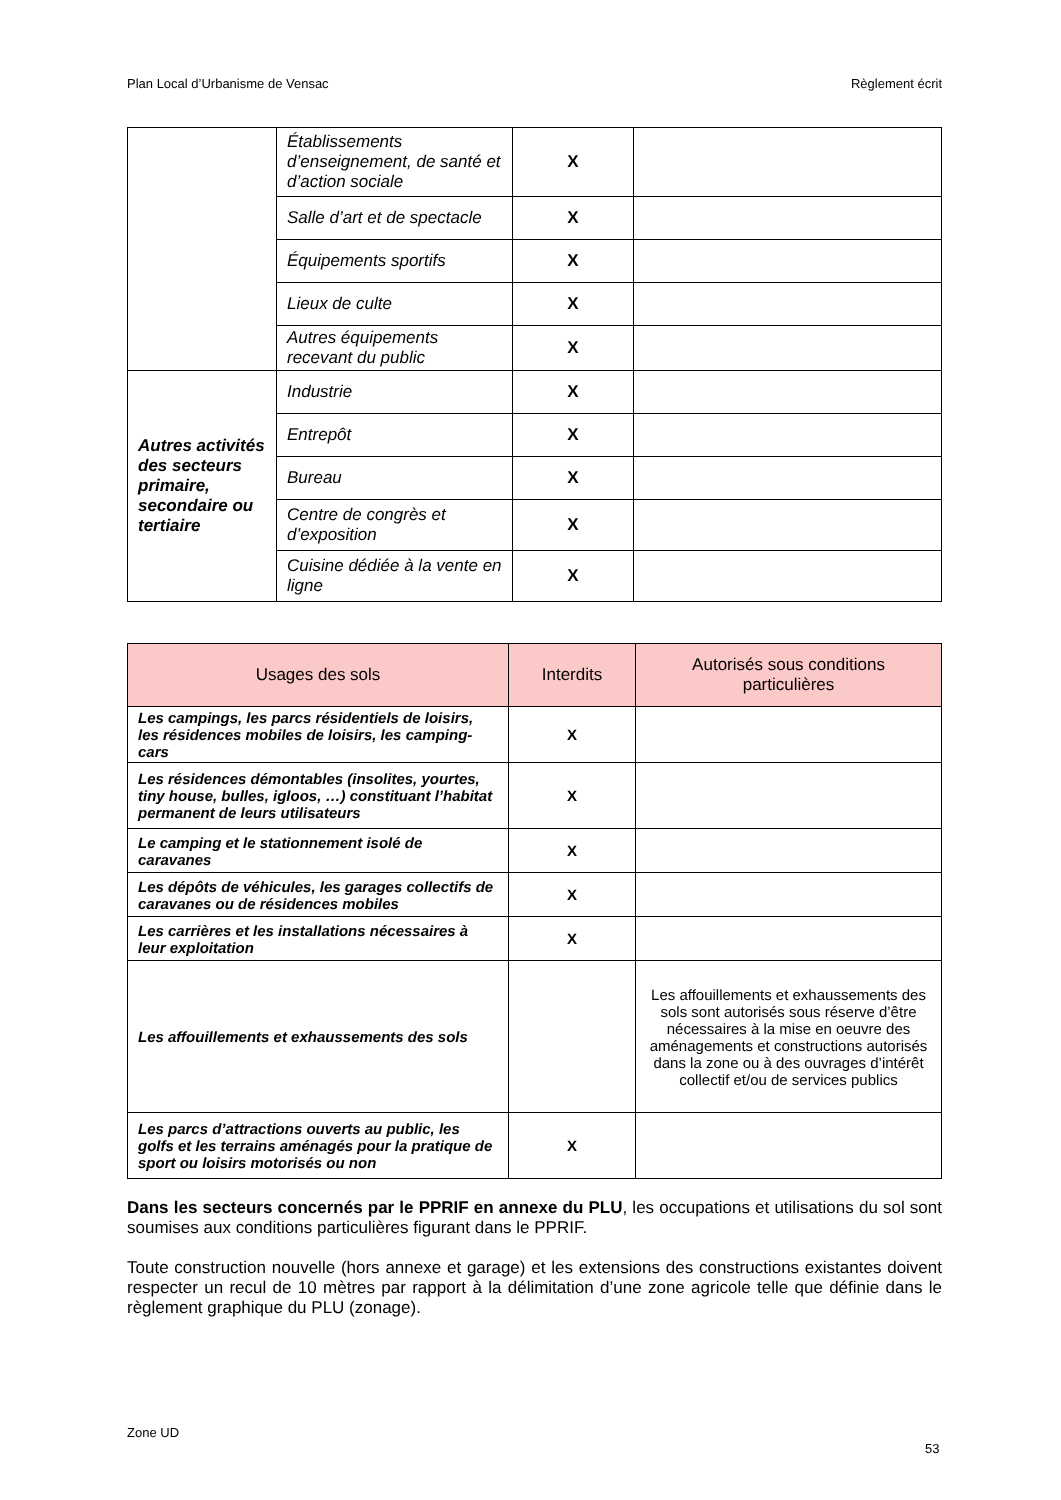Plan Local d’Urbanisme de Vensac Règlement écrit
| | Établissements d’enseignement, de santé et d’action sociale | X | |
| | Salle d’art et de spectacle | X | |
| | Équipements sportifs | X | |
| | Lieux de culte | X | |
| | Autres équipements recevant du public | X | |
| Autres activités des secteurs primaire, secondaire ou tertiaire | Industrie | X | |
| | Entrepôt | X | |
| | Bureau | X | |
| | Centre de congrès et d’exposition | X | |
| | Cuisine dédiée à la vente en ligne | X | |
| Usages des sols | Interdits | Autorisés sous conditions particulières |
| --- | --- | --- |
| Les campings, les parcs résidentiels de loisirs, les résidences mobiles de loisirs, les camping-cars | X | |
| Les résidences démontables (insolites, yourtes, tiny house, bulles, igloos, …) constituant l’habitat permanent de leurs utilisateurs | X | |
| Le camping et le stationnement isolé de caravanes | X | |
| Les dépôts de véhicules, les garages collectifs de caravanes ou de résidences mobiles | X | |
| Les carrières et les installations nécessaires à leur exploitation | X | |
| Les affouillements et exhaussements des sols | | Les affouillements et exhaussements des sols sont autorisés sous réserve d’être nécessaires à la mise en oeuvre des aménagements et constructions autorisés dans la zone ou à des ouvrages d’intérêt collectif et/ou de services publics |
| Les parcs d’attractions ouverts au public, les golfs et les terrains aménagés pour la pratique de sport ou loisirs motorisés ou non | X | |
Dans les secteurs concernés par le PPRIF en annexe du PLU, les occupations et utilisations du sol sont soumises aux conditions particulières figurant dans le PPRIF.
Toute construction nouvelle (hors annexe et garage) et les extensions des constructions existantes doivent respecter un recul de 10 mètres par rapport à la délimitation d’une zone agricole telle que définie dans le règlement graphique du PLU (zonage).
Zone UD
53